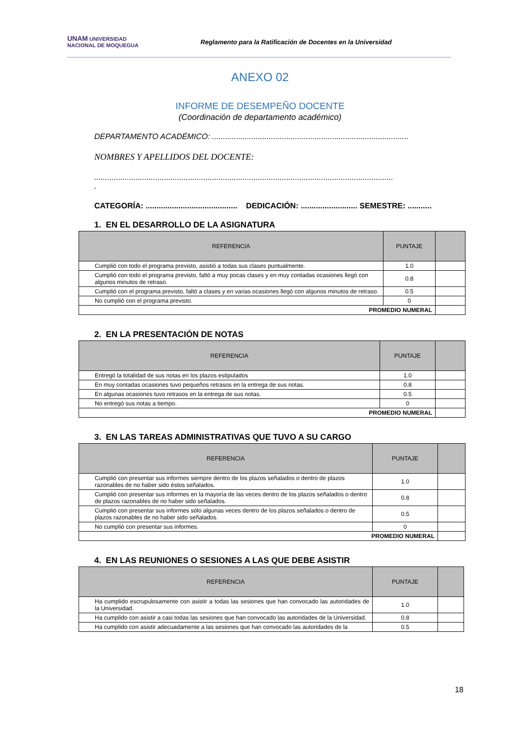UNAM UNIVERSIDAD NACIONAL DE MOQUEGUA
Reglamento para la Ratificación de Docentes en la Universidad
ANEXO 02
INFORME DE DESEMPEÑO DOCENTE
(Coordinación de departamento académico)
DEPARTAMENTO ACADÉMICO: ..........................................................................................
NOMBRES Y APELLIDOS DEL DOCENTE:
.........................................................................................................................................
.
CATEGORÍA: .......................................... DEDICACIÓN: .......................... SEMESTRE: ...........
1. EN EL DESARROLLO DE LA ASIGNATURA
| REFERENCIA | PUNTAJE | |
| --- | --- | --- |
| Cumplió con todo el programa previsto, asistió a todas sus clases puntualmente. | 1.0 | |
| Cumplió con todo el programa previsto, faltó a muy pocas clases y en muy contadas ocasiones llegó con algunos minutos de retraso. | 0.8 | |
| Cumplió con el programa previsto, faltó a clases y en varias ocasiones llegó con algunos minutos de retraso. | 0.5 | |
| No cumplió con el programa previsto. | 0 | |
| PROMEDIO NUMERAL | | |
2. EN LA PRESENTACIÓN DE NOTAS
| REFERENCIA | PUNTAJE | |
| --- | --- | --- |
| Entregó la totalidad de sus notas en los plazos estipulados | 1.0 | |
| En muy contadas ocasiones tuvo pequeños retrasos en la entrega de sus notas. | 0.8 | |
| En algunas ocasiones tuvo retrasos en la entrega de sus notas. | 0.5 | |
| No entregó sus notas a tiempo. | 0 | |
| PROMEDIO NUMERAL | | |
3. EN LAS TAREAS ADMINISTRATIVAS QUE TUVO A SU CARGO
| REFERENCIA | PUNTAJE | |
| --- | --- | --- |
| Cumplió con presentar sus informes siempre dentro de los plazos señalados o dentro de plazos razonables de no haber sido éstos señalados. | 1.0 | |
| Cumplió con presentar sus informes en la mayoría de las veces dentro de los plazos señalados o dentro de plazos razonables de no haber sido señalados. | 0.8 | |
| Cumplió con presentar sus informes sólo algunas veces dentro de los plazos señalados o dentro de plazos razonables de no haber sido señalados. | 0.5 | |
| No cumplió con presentar sus informes. | 0 | |
| PROMEDIO NUMERAL | | |
4. EN LAS REUNIONES O SESIONES A LAS QUE DEBE ASISTIR
| REFERENCIA | PUNTAJE | |
| --- | --- | --- |
| Ha cumplido escrupulosamente con asistir a todas las sesiones que han convocado las autoridades de la Universidad. | 1.0 | |
| Ha cumplido con asistir a casi todas las sesiones que han convocado las autoridades de la Universidad. | 0.8 | |
| Ha cumplido con asistir adecuadamente a las sesiones que han convocado las autoridades de la | 0.5 | |
18